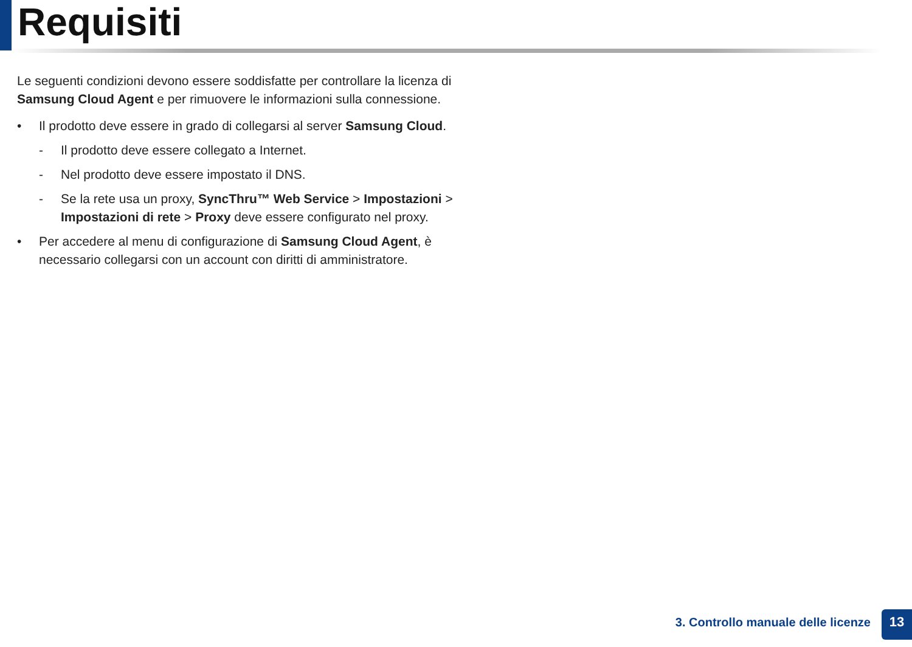Requisiti
Le seguenti condizioni devono essere soddisfatte per controllare la licenza di Samsung Cloud Agent e per rimuovere le informazioni sulla connessione.
• Il prodotto deve essere in grado di collegarsi al server Samsung Cloud.
- Il prodotto deve essere collegato a Internet.
- Nel prodotto deve essere impostato il DNS.
- Se la rete usa un proxy, SyncThru™ Web Service > Impostazioni > Impostazioni di rete > Proxy deve essere configurato nel proxy.
• Per accedere al menu di configurazione di Samsung Cloud Agent, è necessario collegarsi con un account con diritti di amministratore.
3. Controllo manuale delle licenze
13